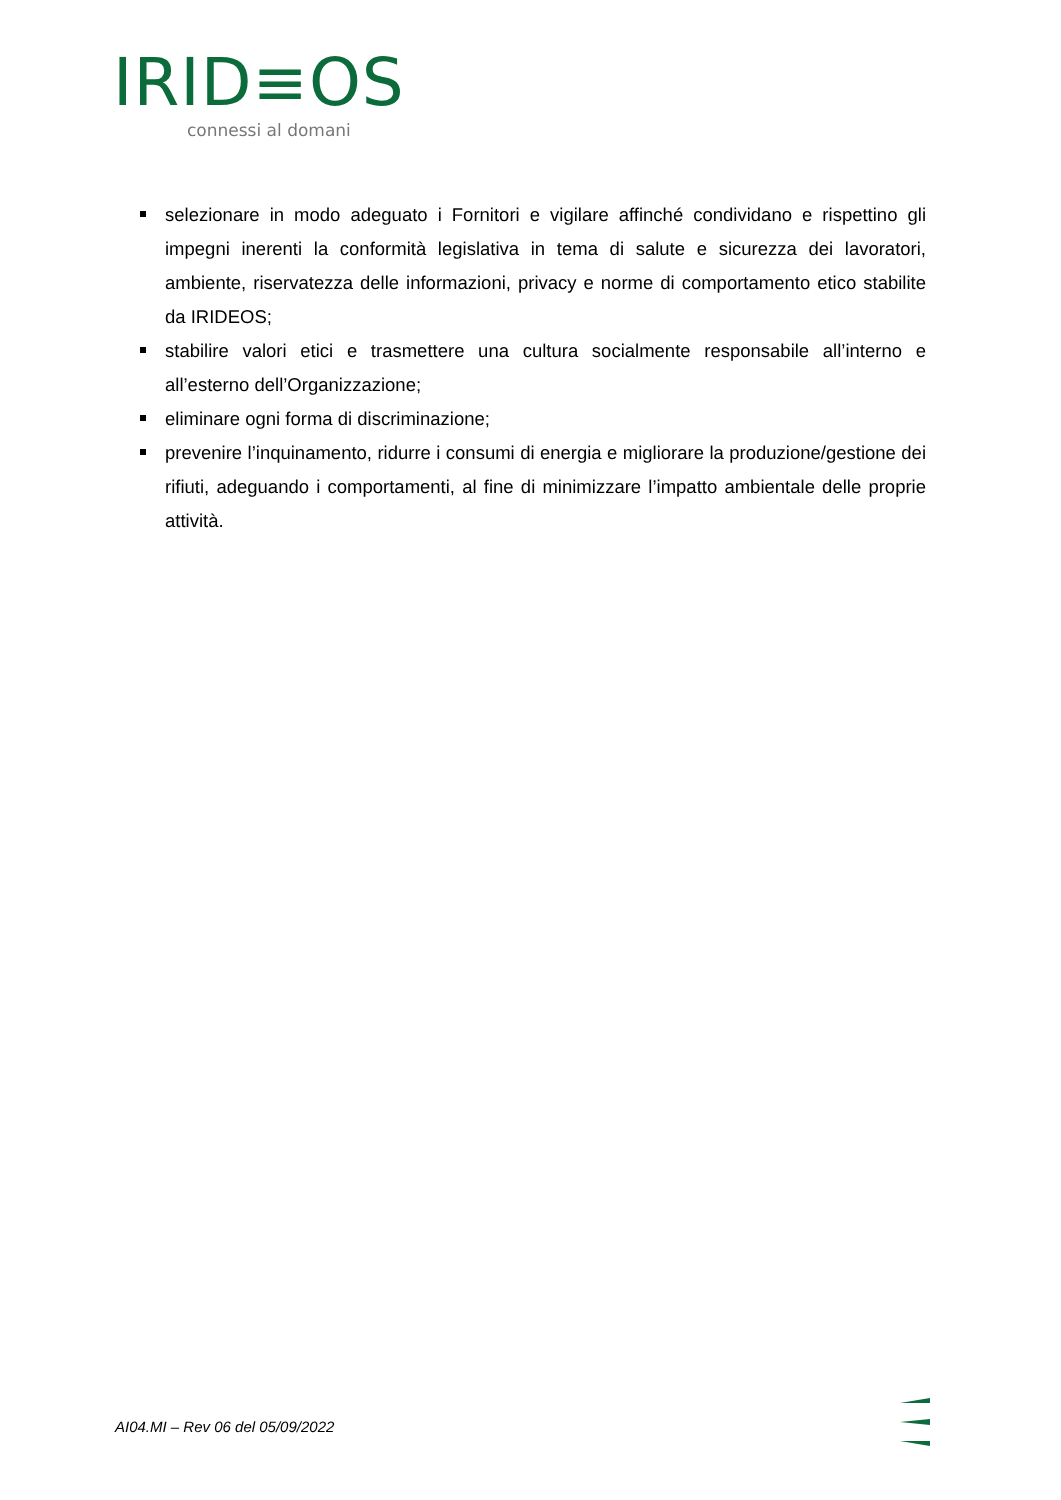IRID≡OS
connessi al domani
selezionare in modo adeguato i Fornitori e vigilare affinché condividano e rispettino gli impegni inerenti la conformità legislativa in tema di salute e sicurezza dei lavoratori, ambiente, riservatezza delle informazioni, privacy e norme di comportamento etico stabilite da IRIDEOS;
stabilire valori etici e trasmettere una cultura socialmente responsabile all’interno e all’esterno dell’Organizzazione;
eliminare ogni forma di discriminazione;
prevenire l’inquinamento, ridurre i consumi di energia e migliorare la produzione/gestione dei rifiuti, adeguando i comportamenti, al fine di minimizzare l’impatto ambientale delle proprie attività.
AI04.MI – Rev 06 del 05/09/2022